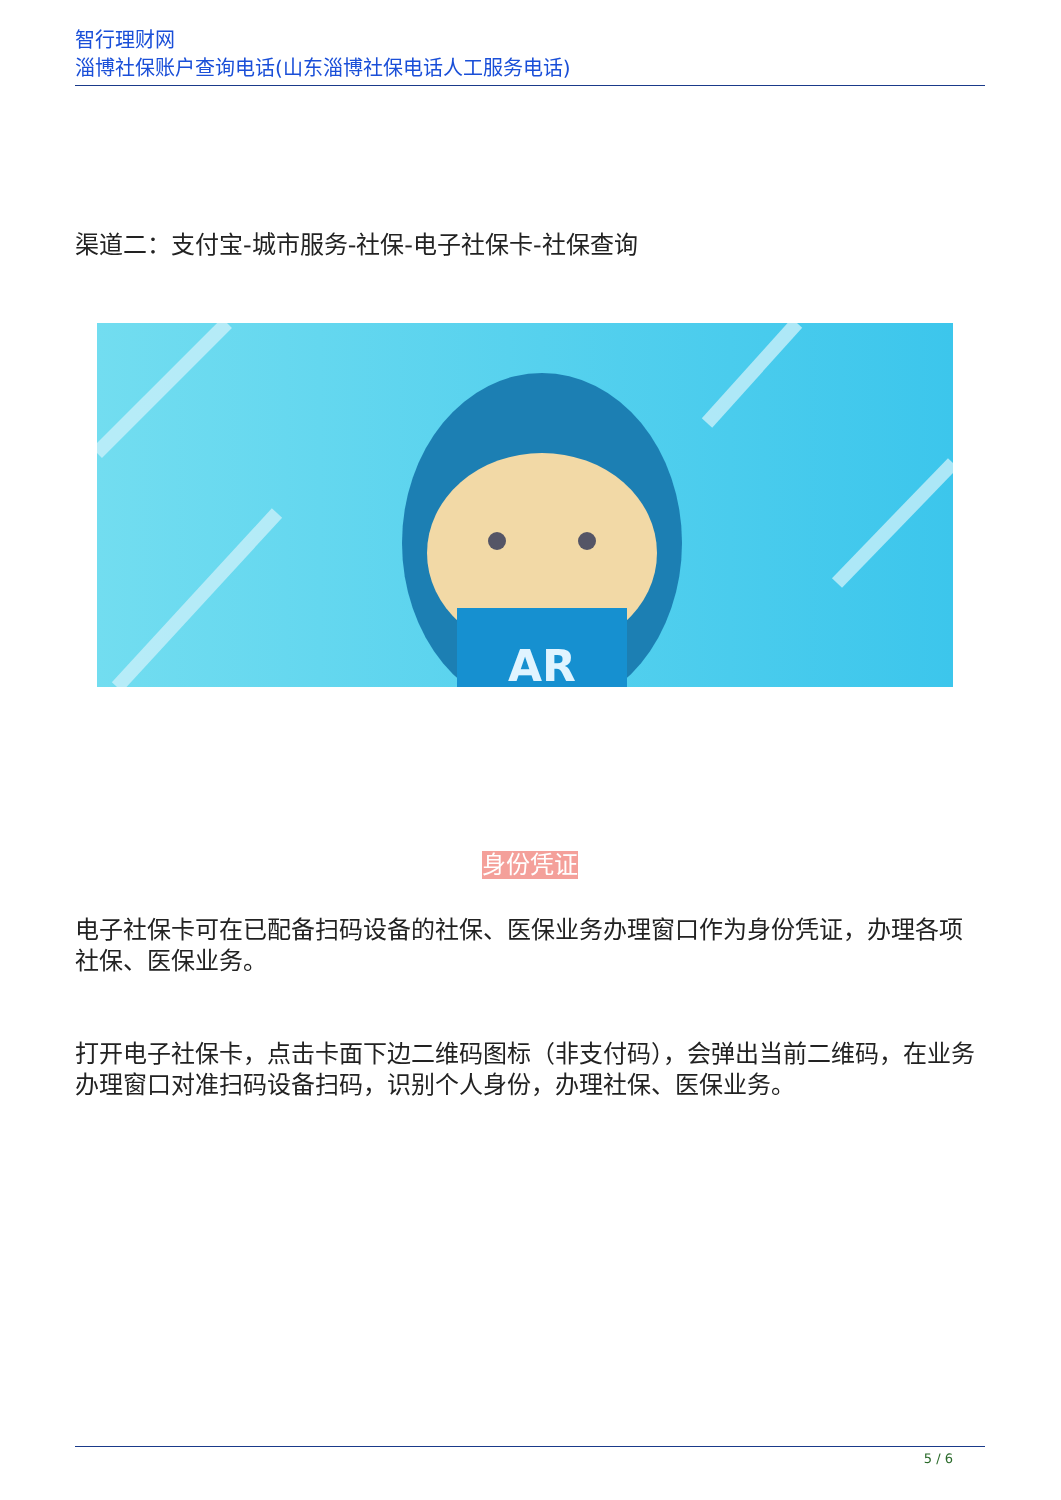智行理财网
淄博社保账户查询电话(山东淄博社保电话人工服务电话)
渠道二：支付宝-城市服务-社保-电子社保卡-社保查询
AR
身份凭证
电子社保卡可在已配备扫码设备的社保、医保业务办理窗口作为身份凭证，办理各项社保、医保业务。
打开电子社保卡，点击卡面下边二维码图标（非支付码），会弹出当前二维码，在业务办理窗口对准扫码设备扫码，识别个人身份，办理社保、医保业务。
5 / 6